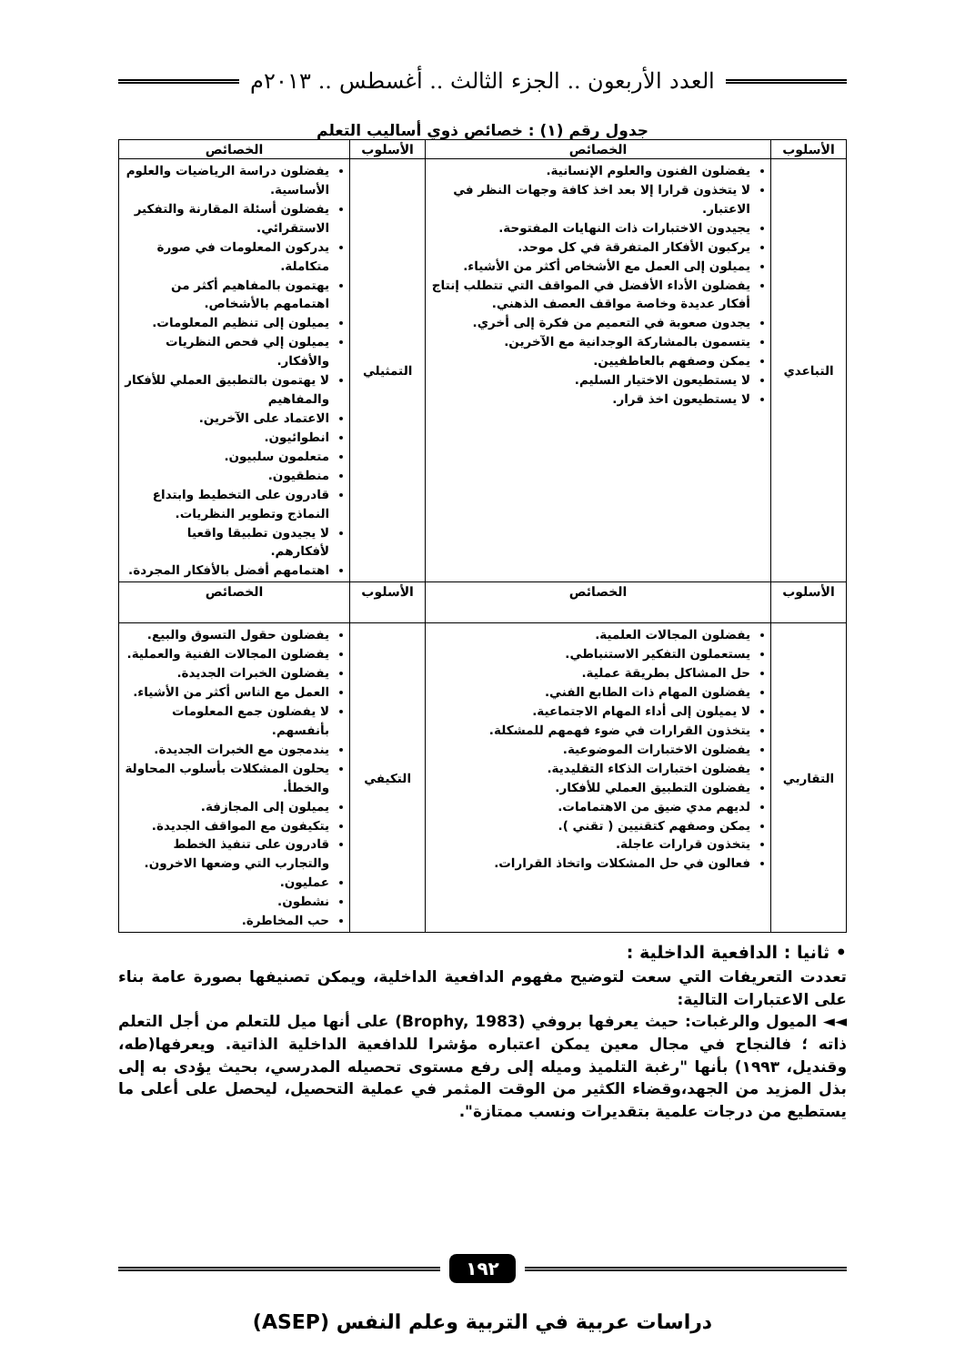العدد الأربعون .. الجزء الثالث .. أغسطس .. ٢٠١٣م
جدول رقم (١) : خصائص ذوي أساليب التعلم
| الأسلوب | الخصائص | الأسلوب | الخصائص |
| --- | --- | --- | --- |
| التباعدي | يفضلون الفنون والعلوم الإنسانية. لا يتخذون قرارا إلا بعد اخذ كافة وجهات النظر في الاعتبار. يجيدون الاختبارات ذات النهايات المفتوحة. يركبون الأفكار المتفرقة في كل موحد. يميلون إلى العمل مع الأشخاص أكثر من الأشياء. يفضلون الأداء الأفضل في المواقف التي تتطلب إنتاج أفكار عديدة وخاصة مواقف العصف الذهني. يجدون صعوبة في التعميم من فكرة إلى أخري. يتسمون بالمشاركة الوجدانية مع الآخرين. يمكن وصفهم بالعاطفيين. لا يستطيعون الاختيار السليم. لا يستطيعون اخذ قرار. | التمثيلي | يفضلون دراسة الرياضيات والعلوم الأساسية. يفضلون أسئلة المقارنة والتفكير الاستقرائي. يدركون المعلومات في صورة متكاملة. يهتمون بالمفاهيم أكثر من اهتمامهم بالأشخاص. يميلون إلى تنظيم المعلومات. يميلون إلي فحص النظريات والأفكار. لا يهتمون بالتطبيق العملي للأفكار والمفاهيم الاعتماد على الآخرين. انطوائيون. متعلمون سلبيون. منطقيون. قادرون على التخطيط وابتداع النماذج وتطوير النظريات. لا يجيدون تطبيقا واقعيا لأفكارهم. اهتمامهم أفضل بالأفكار المجردة. |
| الأسلوب | الخصائص | الأسلوب | الخصائص |
| التقاربي | يفضلون المجالات العلمية. يستعملون التفكير الاستنباطي. حل المشاكل بطريقة عملية. يفضلون المهام ذات الطابع الفني. لا يميلون إلى أداء المهام الاجتماعية. يتخذون القرارات في ضوء فهمهم للمشكلة. يفضلون الاختبارات الموضوعية. يفضلون اختبارات الذكاء التقليدية. يفضلون التطبيق العملي للأفكار. لديهم مدي ضيق من الاهتمامات. يمكن وصفهم كتقنيين ( تقني ). يتخذون قرارات عاجلة. فعالون في حل المشكلات واتخاذ القرارات. | التكيفي | يفضلون حقول التسوق والبيع. يفضلون المجالات الفنية والعملية. يفضلون الخبرات الجديدة. العمل مع الناس أكثر من الأشياء. لا يفضلون جمع المعلومات بأنفسهم. يندمجون مع الخبرات الجديدة. يحلون المشكلات بأسلوب المحاولة والخطأ. يميلون إلى المجازفة. يتكيفون مع المواقف الجديدة. قادرون على تنفيذ الخطط والتجارب التي وضعها الاخرون. عمليون. نشطون. حب المخاطرة. |
• ثانيا : الدافعية الداخلية :
تعددت التعريفات التي سعت لتوضيح مفهوم الدافعية الداخلية، ويمكن تصنيفها بصورة عامة بناء على الاعتبارات التالية:
◄◄ الميول والرغبات: حيث يعرفها بروفي (Brophy, 1983) على أنها ميل للتعلم من أجل التعلم ذاته ؛ فالنجاح في مجال معين يمكن اعتباره مؤشرا للدافعية الداخلية الذاتية. ويعرفها(طه، وقنديل، ١٩٩٣) بأنها "رغبة التلميذ وميله إلى رفع مستوى تحصيله المدرسي، بحيث يؤدى به إلى بذل المزيد من الجهد،وقضاء الكثير من الوقت المثمر في عملية التحصيل، ليحصل على أعلى ما يستطيع من درجات علمية بتقديرات ونسب ممتازة".
١٩٢
دراسات عربية في التربية وعلم النفس (ASEP)